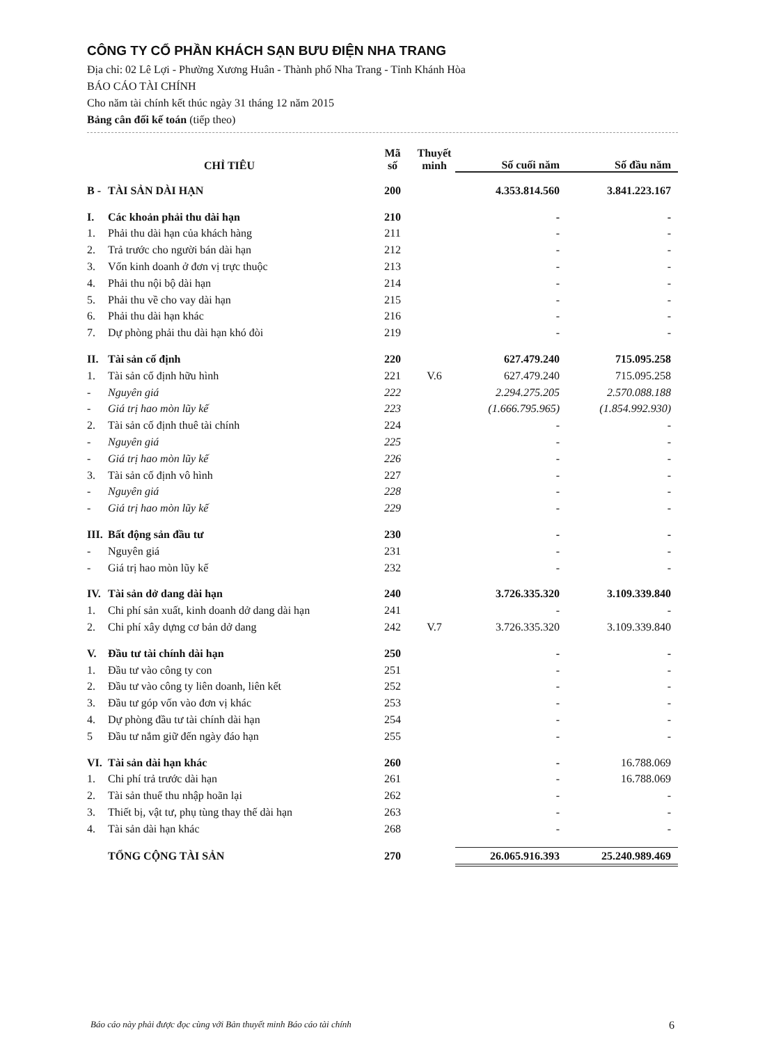CÔNG TY CỔ PHẦN KHÁCH SẠN BƯU ĐIỆN NHA TRANG
Địa chỉ: 02 Lê Lợi - Phường Xương Huân - Thành phố Nha Trang - Tỉnh Khánh Hòa
BÁO CÁO TÀI CHÍNH
Cho năm tài chính kết thúc ngày 31 tháng 12 năm 2015
Bảng cân đối kế toán (tiếp theo)
| CHỈ TIÊU | | Mã số | Thuyết minh | Số cuối năm | Số đầu năm |
| --- | --- | --- | --- | --- | --- |
| B - | TÀI SẢN DÀI HẠN | 200 | | 4.353.814.560 | 3.841.223.167 |
| I. | Các khoản phải thu dài hạn | 210 | | - | - |
| 1. | Phải thu dài hạn của khách hàng | 211 | | - | - |
| 2. | Trả trước cho người bán dài hạn | 212 | | - | - |
| 3. | Vốn kinh doanh ở đơn vị trực thuộc | 213 | | - | - |
| 4. | Phải thu nội bộ dài hạn | 214 | | - | - |
| 5. | Phải thu về cho vay dài hạn | 215 | | - | - |
| 6. | Phải thu dài hạn khác | 216 | | - | - |
| 7. | Dự phòng phải thu dài hạn khó đòi | 219 | | - | - |
| II. | Tài sản cố định | 220 | | 627.479.240 | 715.095.258 |
| 1. | Tài sản cố định hữu hình | 221 | V.6 | 627.479.240 | 715.095.258 |
| - | Nguyên giá | 222 | | 2.294.275.205 | 2.570.088.188 |
| - | Giá trị hao mòn lũy kế | 223 | | (1.666.795.965) | (1.854.992.930) |
| 2. | Tài sản cố định thuê tài chính | 224 | | - | - |
| - | Nguyên giá | 225 | | - | - |
| - | Giá trị hao mòn lũy kế | 226 | | - | - |
| 3. | Tài sản cố định vô hình | 227 | | - | - |
| - | Nguyên giá | 228 | | - | - |
| - | Giá trị hao mòn lũy kế | 229 | | - | - |
| III. | Bất động sản đầu tư | 230 | | - | - |
| - | Nguyên giá | 231 | | - | - |
| - | Giá trị hao mòn lũy kế | 232 | | - | - |
| IV. | Tài sản dở dang dài hạn | 240 | | 3.726.335.320 | 3.109.339.840 |
| 1. | Chi phí sản xuất, kinh doanh dở dang dài hạn | 241 | | - | - |
| 2. | Chi phí xây dựng cơ bản dở dang | 242 | V.7 | 3.726.335.320 | 3.109.339.840 |
| V. | Đầu tư tài chính dài hạn | 250 | | - | - |
| 1. | Đầu tư vào công ty con | 251 | | - | - |
| 2. | Đầu tư vào công ty liên doanh, liên kết | 252 | | - | - |
| 3. | Đầu tư góp vốn vào đơn vị khác | 253 | | - | - |
| 4. | Dự phòng đầu tư tài chính dài hạn | 254 | | - | - |
| 5 | Đầu tư nắm giữ đến ngày đáo hạn | 255 | | - | - |
| VI. | Tài sản dài hạn khác | 260 | | - | 16.788.069 |
| 1. | Chi phí trả trước dài hạn | 261 | | - | 16.788.069 |
| 2. | Tài sản thuế thu nhập hoãn lại | 262 | | - | - |
| 3. | Thiết bị, vật tư, phụ tùng thay thế dài hạn | 263 | | - | - |
| 4. | Tài sản dài hạn khác | 268 | | - | - |
| | TỔNG CỘNG TÀI SẢN | 270 | | 26.065.916.393 | 25.240.989.469 |
Báo cáo này phải được đọc cùng với Bản thuyết minh Báo cáo tài chính 6